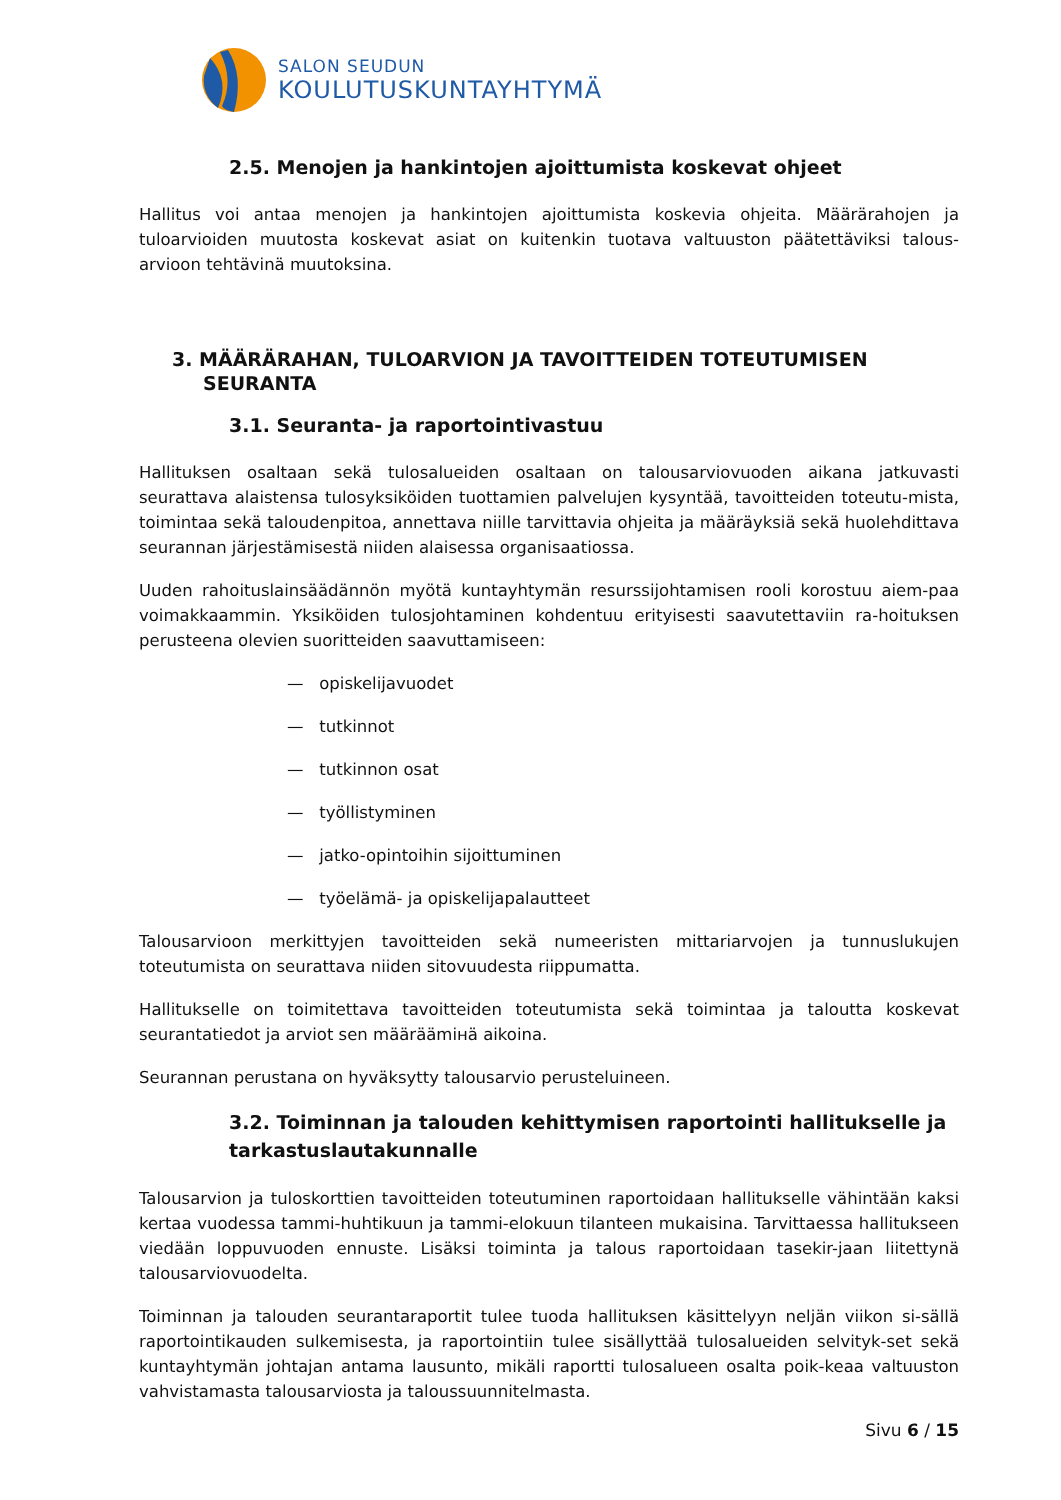SALON SEUDUN
KOULUTUSKUNTAYHTYMÄ
2.5. Menojen ja hankintojen ajoittumista koskevat ohjeet
Hallitus voi antaa menojen ja hankintojen ajoittumista koskevia ohjeita. Määrärahojen ja tuloarvioiden muutosta koskevat asiat on kuitenkin tuotava valtuuston päätettäviksi talous-arvioon tehtävinä muutoksina.
3. MÄÄRÄRAHAN, TULOARVION JA TAVOITTEIDEN TOTEUTUMISEN SEURANTA
3.1. Seuranta- ja raportointivastuu
Hallituksen osaltaan sekä tulosalueiden osaltaan on talousarviovuoden aikana jatkuvasti seurattava alaistensa tulosyksiköiden tuottamien palvelujen kysyntää, tavoitteiden toteutu-mista, toimintaa sekä taloudenpitoa, annettava niille tarvittavia ohjeita ja määräyksiä sekä huolehdittava seurannan järjestämisestä niiden alaisessa organisaatiossa.
Uuden rahoituslainsäädännön myötä kuntayhtymän resurssijohtamisen rooli korostuu aiem-paa voimakkaammin. Yksiköiden tulosjohtaminen kohdentuu erityisesti saavutettaviin ra-hoituksen perusteena olevien suoritteiden saavuttamiseen:
— opiskelijavuodet
— tutkinnot
— tutkinnon osat
— työllistyminen
— jatko-opintoihin sijoittuminen
— työelämä- ja opiskelijapalautteet
Talousarvioon merkittyjen tavoitteiden sekä numeeristen mittariarvojen ja tunnuslukujen toteutumista on seurattava niiden sitovuudesta riippumatta.
Hallitukselle on toimitettava tavoitteiden toteutumista sekä toimintaa ja taloutta koskevat seurantatiedot ja arviot sen määräämінä aikoina.
Seurannan perustana on hyväksytty talousarvio perusteluineen.
3.2. Toiminnan ja talouden kehittymisen raportointi hallitukselle ja tarkastuslautakunnalle
Talousarvion ja tuloskorttien tavoitteiden toteutuminen raportoidaan hallitukselle vähintään kaksi kertaa vuodessa tammi-huhtikuun ja tammi-elokuun tilanteen mukaisina. Tarvittaessa hallitukseen viedään loppuvuoden ennuste. Lisäksi toiminta ja talous raportoidaan tasekir-jaan liitettynä talousarviovuodelta.
Toiminnan ja talouden seurantaraportit tulee tuoda hallituksen käsittelyyn neljän viikon si-sällä raportointikauden sulkemisesta, ja raportointiin tulee sisällyttää tulosalueiden selvityk-set sekä kuntayhtymän johtajan antama lausunto, mikäli raportti tulosalueen osalta poik-keaa valtuuston vahvistamasta talousarviosta ja taloussuunnitelmasta.
Sivu 6 / 15